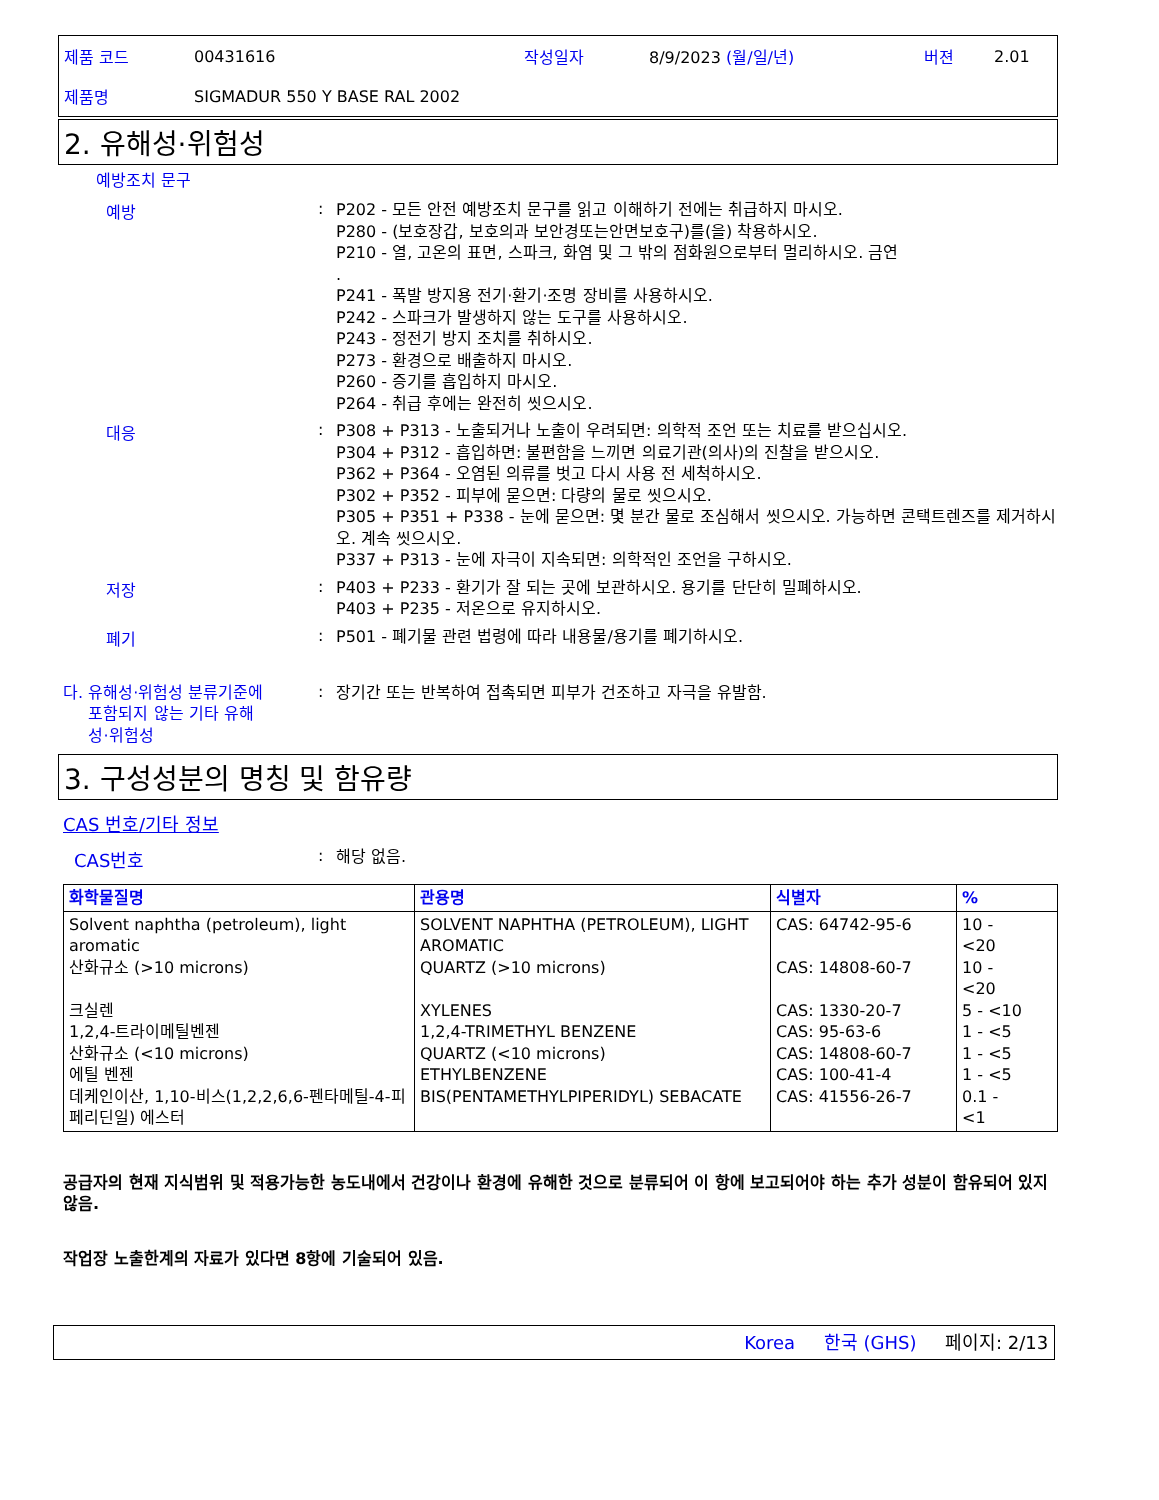제품 코드 00431616 작성일자 8/9/2023 (월/일/년) 버젼 2.01
제품명 SIGMADUR 550 Y BASE RAL 2002
2. 유해성·위험성
예방조치 문구
예방 :
P202 - 모든 안전 예방조치 문구를 읽고 이해하기 전에는 취급하지 마시오.
P280 - (보호장갑, 보호의과 보안경또는안면보호구)를(을) 착용하시오.
P210 - 열, 고온의 표면, 스파크, 화염 및 그 밖의 점화원으로부터 멀리하시오. 금연
.
P241 - 폭발 방지용 전기·환기·조명 장비를 사용하시오.
P242 - 스파크가 발생하지 않는 도구를 사용하시오.
P243 - 정전기 방지 조치를 취하시오.
P273 - 환경으로 배출하지 마시오.
P260 - 증기를 흡입하지 마시오.
P264 - 취급 후에는 완전히 씻으시오.
대응 :
P308 + P313 - 노출되거나 노출이 우려되면: 의학적 조언 또는 치료를 받으십시오.
P304 + P312 - 흡입하면: 불편함을 느끼면 의료기관(의사)의 진찰을 받으시오.
P362 + P364 - 오염된 의류를 벗고 다시 사용 전 세척하시오.
P302 + P352 - 피부에 묻으면: 다량의 물로 씻으시오.
P305 + P351 + P338 - 눈에 묻으면: 몇 분간 물로 조심해서 씻으시오. 가능하면 콘택트렌즈를 제거하시오. 계속 씻으시오.
P337 + P313 - 눈에 자극이 지속되면: 의학적인 조언을 구하시오.
저장 :
P403 + P233 - 환기가 잘 되는 곳에 보관하시오. 용기를 단단히 밀폐하시오.
P403 + P235 - 저온으로 유지하시오.
폐기 :
P501 - 폐기물 관련 법령에 따라 내용물/용기를 폐기하시오.
다. 유해성·위험성 분류기준에
포함되지 않는 기타 유해
성·위험성
:
장기간 또는 반복하여 접촉되면 피부가 건조하고 자극을 유발함.
3. 구성성분의 명칭 및 함유량
CAS 번호/기타 정보
CAS번호 :
해당 없음.
| 화학물질명 | 관용명 | 식별자 | % |
| --- | --- | --- | --- |
| Solvent naphtha (petroleum), light aromatic 산화규소 (>10 microns) 크실렌 1,2,4-트라이메틸벤젠 산화규소 (<10 microns) 에틸 벤젠 데케인이산, 1,10-비스(1,2,2,6,6-펜타메틸-4-피페리딘일) 에스터 | SOLVENT NAPHTHA (PETROLEUM), LIGHT AROMATIC QUARTZ (>10 microns) XYLENES 1,2,4-TRIMETHYL BENZENE QUARTZ (<10 microns) ETHYLBENZENE BIS(PENTAMETHYLPIPERIDYL) SEBACATE | CAS: 64742-95-6 CAS: 14808-60-7 CAS: 1330-20-7 CAS: 95-63-6 CAS: 14808-60-7 CAS: 100-41-4 CAS: 41556-26-7 | 10 - <20 10 - <20 5 - <10 1 - <5 1 - <5 1 - <5 0.1 - <1 |
공급자의 현재 지식범위 및 적용가능한 농도내에서 건강이나 환경에 유해한 것으로 분류되어 이 항에 보고되어야 하는 추가 성분이 함유되어 있지 않음.
작업장 노출한계의 자료가 있다면 8항에 기술되어 있음.
Korea 한국 (GHS) 페이지: 2/13